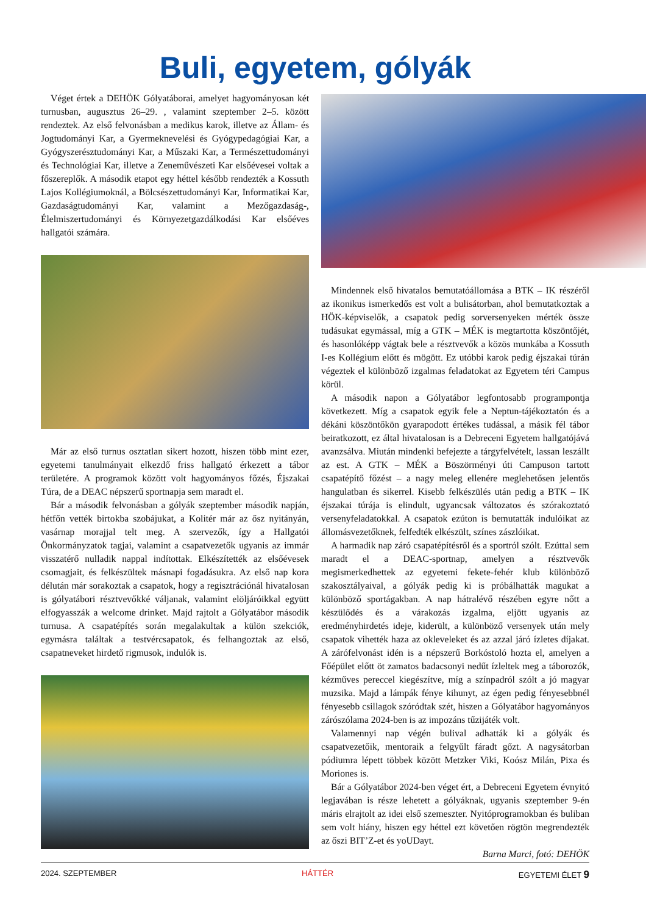Buli, egyetem, gólyák
Véget értek a DEHÖK Gólyatáborai, amelyet hagyományosan két turnusban, augusztus 26–29. , valamint szeptember 2–5. között rendeztek. Az első felvonásban a medikus karok, illetve az Állam- és Jogtudományi Kar, a Gyermeknevelési és Gyógypedagógiai Kar, a Gyógyszerésztudományi Kar, a Műszaki Kar, a Természettudományi és Technológiai Kar, illetve a Zeneművészeti Kar elsőévesei voltak a főszereplők. A második etapot egy héttel később rendezték a Kossuth Lajos Kollégiumoknál, a Bölcsészettudományi Kar, Informatikai Kar, Gazdaságtudományi Kar, valamint a Mezőgazdaság-, Élelmiszertudományi és Környezetgazdálkodási Kar elsőéves hallgatói számára.
Már az első turnus osztatlan sikert hozott, hiszen több mint ezer, egyetemi tanulmányait elkezdő friss hallgató érkezett a tábor területére. A programok között volt hagyományos főzés, Éjszakai Túra, de a DEAC népszerű sportnapja sem maradt el.
Bár a második felvonásban a gólyák szeptember második napján, hétfőn vették birtokba szobájukat, a Kolitér már az ősz nyitányán, vasárnap morajjal telt meg. A szervezők, így a Hallgatói Önkormányzatok tagjai, valamint a csapatvezetők ugyanis az immár visszatérő nulladik nappal indítottak. Elkészítették az elsőévesek csomagjait, és felkészültek másnapi fogadásukra. Az első nap kora délután már sorakoztak a csapatok, hogy a regisztrációnál hivatalosan is gólyatábori résztvevőkké váljanak, valamint elöljáróikkal együtt elfogyasszák a welcome drinket. Majd rajtolt a Gólyatábor második turnusa. A csapatépítés során megalakultak a külön szekciók, egymásra találtak a testvércsapatok, és felhangoztak az első, csapatneveket hirdető rigmusok, indulók is.
Mindennek első hivatalos bemutatóállomása a BTK – IK részéről az ikonikus ismerkedős est volt a bulisátorban, ahol bemutatkoztak a HÖK-képviselők, a csapatok pedig sorversenyeken mérték össze tudásukat egymással, míg a GTK – MÉK is megtartotta köszöntőjét, és hasonlóképp vágtak bele a résztvevők a közös munkába a Kossuth I-es Kollégium előtt és mögött. Ez utóbbi karok pedig éjszakai túrán végeztek el különböző izgalmas feladatokat az Egyetem téri Campus körül.
A második napon a Gólyatábor legfontosabb programpontja következett. Míg a csapatok egyik fele a Neptun-tájékoztatón és a dékáni köszöntőkön gyarapodott értékes tudással, a másik fél tábor beiratkozott, ez által hivatalosan is a Debreceni Egyetem hallgatójává avanzsálva. Miután mindenki befejezte a tárgyfelvételt, lassan leszállt az est. A GTK – MÉK a Böszörményi úti Campuson tartott csapatépítő főzést – a nagy meleg ellenére meglehetősen jelentős hangulatban és sikerrel. Kisebb felkészülés után pedig a BTK – IK éjszakai túrája is elindult, ugyancsak változatos és szórakoztató versenyfeladatokkal. A csapatok ezúton is bemutatták indulóikat az állomásvezetőknek, felfedték elkészült, színes zászlóikat.
A harmadik nap záró csapatépítésről és a sportról szólt. Ezúttal sem maradt el a DEAC-sportnap, amelyen a résztvevők megismerkedhettek az egyetemi fekete-fehér klub különböző szakosztályaival, a gólyák pedig ki is próbálhatták magukat a különböző sportágakban. A nap hátralévő részében egyre nőtt a készülődés és a várakozás izgalma, eljött ugyanis az eredményhirdetés ideje, kiderült, a különböző versenyek után mely csapatok vihették haza az okleveleket és az azzal járó ízletes díjakat. A zárófelvonást idén is a népszerű Borkóstoló hozta el, amelyen a Főépület előtt öt zamatos badacsonyi nedűt ízleltek meg a táborozók, kézműves pereccel kiegészítve, míg a színpadról szólt a jó magyar muzsika. Majd a lámpák fénye kihunyt, az égen pedig fényesebbnél fényesebb csillagok szóródtak szét, hiszen a Gólyatábor hagyományos zárószólama 2024-ben is az impozáns tűzijáték volt.
Valamennyi nap végén bulival adhatták ki a gólyák és csapatvezetőik, mentoraik a felgyűlt fáradt gőzt. A nagysátorban pódiumra lépett többek között Metzker Viki, Koósz Milán, Pixa és Moriones is.
Bár a Gólyatábor 2024-ben véget ért, a Debreceni Egyetem évnyitó legjavában is része lehetett a gólyáknak, ugyanis szeptember 9-én máris elrajtolt az idei első szemeszter. Nyitóprogramokban és buliban sem volt hiány, hiszen egy héttel ezt követően rögtön megrendezték az őszi BIT’Z-et és yoUDayt.
Barna Marci, fotó: DEHÖK
2024. SZEPTEMBER HÁTTÉR EGYETEMI ÉLET 9